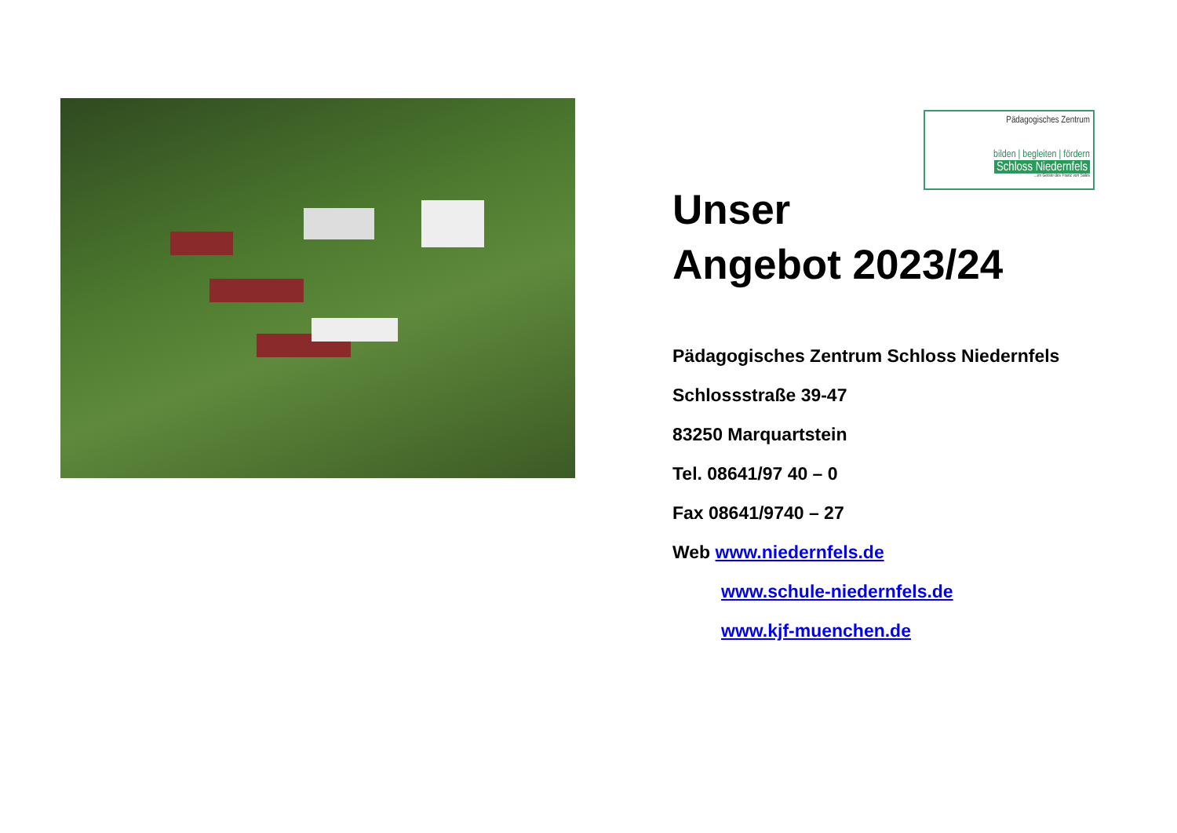Pädagogisches Zentrum
bilden | begleiten | fördern
Schloss Niedernfels
...im Geiste des Franz von Sales
Unser
Angebot 2023/24
Pädagogisches Zentrum Schloss Niedernfels
Schlossstraße 39-47
83250 Marquartstein
Tel. 08641/97 40 – 0
Fax 08641/9740 – 27
Web www.niedernfels.de
www.schule-niedernfels.de
www.kjf-muenchen.de